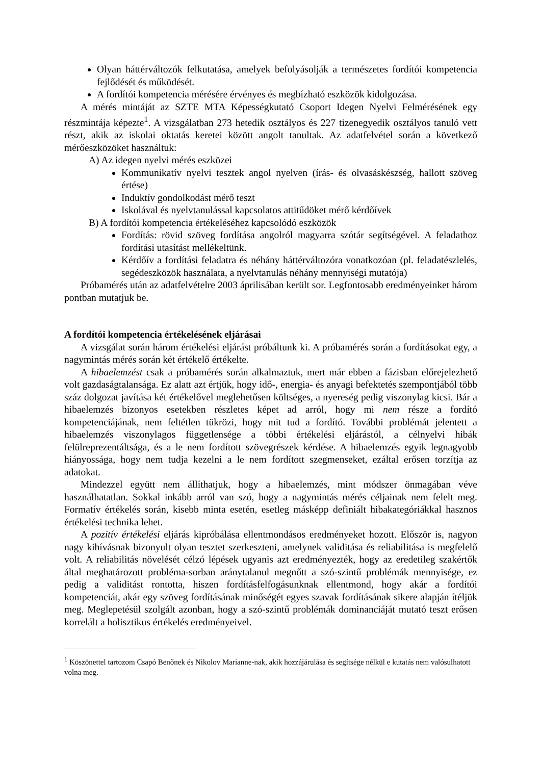Olyan háttérváltozók felkutatása, amelyek befolyásolják a természetes fordítói kompetencia fejlődését és működését.
A fordítói kompetencia mérésére érvényes és megbízható eszközök kidolgozása.
A mérés mintáját az SZTE MTA Képességkutató Csoport Idegen Nyelvi Felmérésének egy részmintája képezte<sup>1</sup>. A vizsgálatban 273 hetedik osztályos és 227 tizenegyedik osztályos tanuló vett részt, akik az iskolai oktatás keretei között angolt tanultak. Az adatfelvétel során a következő mérőeszközöket használtuk:
A) Az idegen nyelvi mérés eszközei
Kommunikatív nyelvi tesztek angol nyelven (írás- és olvasáskészség, hallott szöveg értése)
Induktív gondolkodást mérő teszt
Iskolával és nyelvtanulással kapcsolatos attitűdöket mérő kérdőívek
B) A fordítói kompetencia értékeléséhez kapcsolódó eszközök
Fordítás: rövid szöveg fordítása angolról magyarra szótár segítségével. A feladathoz fordítási utasítást mellékeltünk.
Kérdőív a fordítási feladatra és néhány háttérváltozóra vonatkozóan (pl. feladatészlelés, segédeszközök használata, a nyelvtanulás néhány mennyiségi mutatója)
Próbamérés után az adatfelvételre 2003 áprilisában került sor. Legfontosabb eredményeinket három pontban mutatjuk be.
A fordítói kompetencia értékelésének eljárásai
A vizsgálat során három értékelési eljárást próbáltunk ki. A próbamérés során a fordításokat egy, a nagymintás mérés során két értékelő értékelte.
A hibaelemzést csak a próbamérés során alkalmaztuk, mert már ebben a fázisban előrejelezhető volt gazdaságtalansága. Ez alatt azt értjük, hogy idő-, energia- és anyagi befektetés szempontjából több száz dolgozat javítása két értékelővel meglehetősen költséges, a nyereség pedig viszonylag kicsi. Bár a hibaelemzés bizonyos esetekben részletes képet ad arról, hogy mi nem része a fordító kompetenciájának, nem feltétlen tükrözi, hogy mit tud a fordító. További problémát jelentett a hibaelemzés viszonylagos függetlensége a többi értékelési eljárástól, a célnyelvi hibák felülreprezentáltsága, és a le nem fordított szövegrészek kérdése. A hibaelemzés egyik legnagyobb hiányossága, hogy nem tudja kezelni a le nem fordított szegmenseket, ezáltal erősen torzítja az adatokat.
Mindezzel együtt nem állíthatjuk, hogy a hibaelemzés, mint módszer önmagában véve használhatatlan. Sokkal inkább arról van szó, hogy a nagymintás mérés céljainak nem felelt meg. Formatív értékelés során, kisebb minta esetén, esetleg másképp definiált hibakategóriákkal hasznos értékelési technika lehet.
A pozitív értékelési eljárás kipróbálása ellentmondásos eredményeket hozott. Először is, nagyon nagy kihívásnak bizonyult olyan tesztet szerkeszteni, amelynek validitása és reliabilitása is megfelelő volt. A reliabilitás növelését célzó lépések ugyanis azt eredményezték, hogy az eredetileg szakértők által meghatározott probléma-sorban aránytalanul megnőtt a szó-szintű problémák mennyisége, ez pedig a validitást rontotta, hiszen fordításfelfogásunknak ellentmond, hogy akár a fordítói kompetenciát, akár egy szöveg fordításának minőségét egyes szavak fordításának sikere alapján ítéljük meg. Meglepetésül szolgált azonban, hogy a szó-szintű problémák dominanciáját mutató teszt erősen korrelált a holisztikus értékelés eredményeivel.
<sup>1</sup> Köszönettel tartozom Csapó Benőnek és Nikolov Marianne-nak, akik hozzájárulása és segítsége nélkül e kutatás nem valósulhatott volna meg.